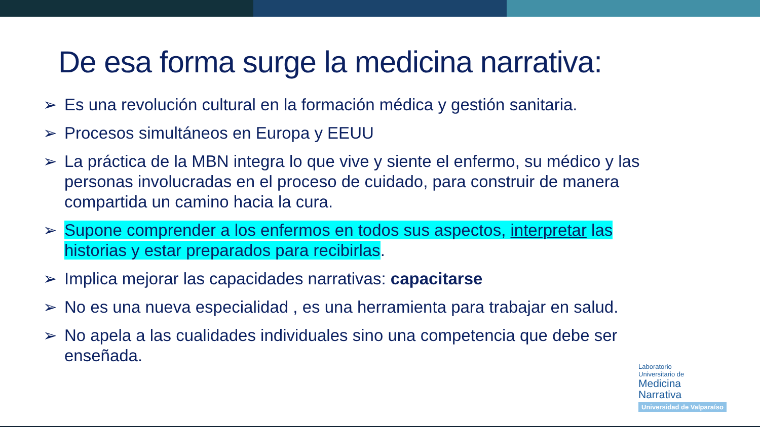De esa forma surge la medicina narrativa:
➢ Es una revolución cultural en la formación médica y gestión sanitaria.
➢ Procesos simultáneos en Europa y EEUU
➢ La práctica de la MBN integra lo que vive y siente el enfermo, su médico y las personas involucradas en el proceso de cuidado, para construir de manera compartida un camino hacia la cura.
➢ Supone comprender a los enfermos en todos sus aspectos, interpretar las historias y estar preparados para recibirlas.
➢ Implica mejorar las capacidades narrativas: capacitarse
➢ No es una nueva especialidad , es una herramienta para trabajar en salud.
➢ No apela a las cualidades individuales sino una competencia que debe ser enseñada.
Laboratorio
Universitario de
Medicina
Narrativa
Universidad de Valparaíso